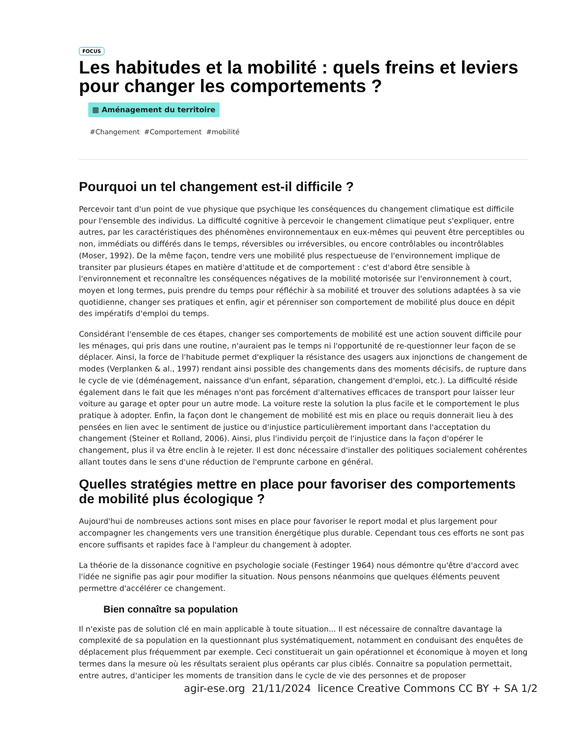FOCUS
Les habitudes et la mobilité : quels freins et leviers pour changer les comportements ?
▦ Aménagement du territoire
#Changement #Comportement #mobilité
Pourquoi un tel changement est-il difficile ?
Percevoir tant d'un point de vue physique que psychique les conséquences du changement climatique est difficile pour l'ensemble des individus. La difficulté cognitive à percevoir le changement climatique peut s'expliquer, entre autres, par les caractéristiques des phénomènes environnementaux en eux-mêmes qui peuvent être perceptibles ou non, immédiats ou différés dans le temps, réversibles ou irréversibles, ou encore contrôlables ou incontrôlables (Moser, 1992). De la même façon, tendre vers une mobilité plus respectueuse de l'environnement implique de transiter par plusieurs étapes en matière d'attitude et de comportement : c'est d'abord être sensible à l'environnement et reconnaître les conséquences négatives de la mobilité motorisée sur l'environnement à court, moyen et long termes, puis prendre du temps pour réfléchir à sa mobilité et trouver des solutions adaptées à sa vie quotidienne, changer ses pratiques et enfin, agir et pérenniser son comportement de mobilité plus douce en dépit des impératifs d'emploi du temps.
Considérant l'ensemble de ces étapes, changer ses comportements de mobilité est une action souvent difficile pour les ménages, qui pris dans une routine, n'auraient pas le temps ni l'opportunité de re-questionner leur façon de se déplacer. Ainsi, la force de l'habitude permet d'expliquer la résistance des usagers aux injonctions de changement de modes (Verplanken & al., 1997) rendant ainsi possible des changements dans des moments décisifs, de rupture dans le cycle de vie (déménagement, naissance d'un enfant, séparation, changement d'emploi, etc.). La difficulté réside également dans le fait que les ménages n'ont pas forcément d'alternatives efficaces de transport pour laisser leur voiture au garage et opter pour un autre mode. La voiture reste la solution la plus facile et le comportement le plus pratique à adopter. Enfin, la façon dont le changement de mobilité est mis en place ou requis donnerait lieu à des pensées en lien avec le sentiment de justice ou d'injustice particulièrement important dans l'acceptation du changement (Steiner et Rolland, 2006). Ainsi, plus l'individu perçoit de l'injustice dans la façon d'opérer le changement, plus il va être enclin à le rejeter. Il est donc nécessaire d'installer des politiques socialement cohérentes allant toutes dans le sens d'une réduction de l'emprunte carbone en général.
Quelles stratégies mettre en place pour favoriser des comportements de mobilité plus écologique ?
Aujourd'hui de nombreuses actions sont mises en place pour favoriser le report modal et plus largement pour accompagner les changements vers une transition énergétique plus durable. Cependant tous ces efforts ne sont pas encore suffisants et rapides face à l'ampleur du changement à adopter.
La théorie de la dissonance cognitive en psychologie sociale (Festinger 1964) nous démontre qu'être d'accord avec l'idée ne signifie pas agir pour modifier la situation. Nous pensons néanmoins que quelques éléments peuvent permettre d'accélérer ce changement.
Bien connaître sa population
Il n'existe pas de solution clé en main applicable à toute situation... Il est nécessaire de connaître davantage la complexité de sa population en la questionnant plus systématiquement, notamment en conduisant des enquêtes de déplacement plus fréquemment par exemple. Ceci constituerait un gain opérationnel et économique à moyen et long termes dans la mesure où les résultats seraient plus opérants car plus ciblés. Connaitre sa population permettait, entre autres, d'anticiper les moments de transition dans le cycle de vie des personnes et de proposer
agir-ese.org 21/11/2024 licence Creative Commons CC BY + SA 1/2